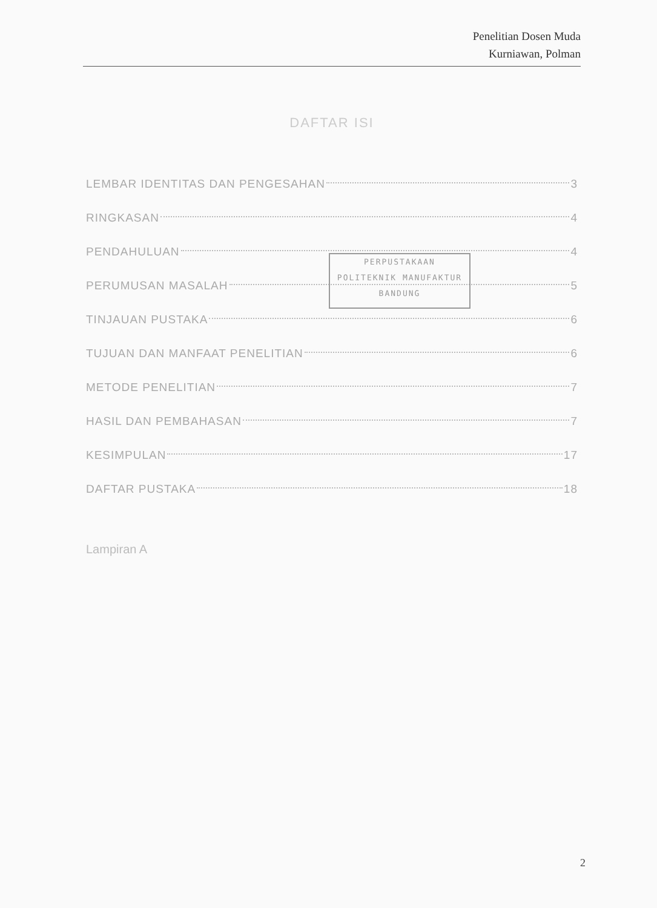Penelitian Dosen Muda
Kurniawan, Polman
DAFTAR ISI
LEMBAR IDENTITAS DAN PENGESAHAN 3
RINGKASAN 4
PENDAHULUAN 4
PERUMUSAN MASALAH 5
TINJAUAN PUSTAKA 6
TUJUAN DAN MANFAAT PENELITIAN 6
METODE PENELITIAN 7
HASIL DAN PEMBAHASAN 7
KESIMPULAN 17
DAFTAR PUSTAKA 18
Lampiran A
PERPUSTAKAAN
POLITEKNIK MANUFAKTUR
BANDUNG
2